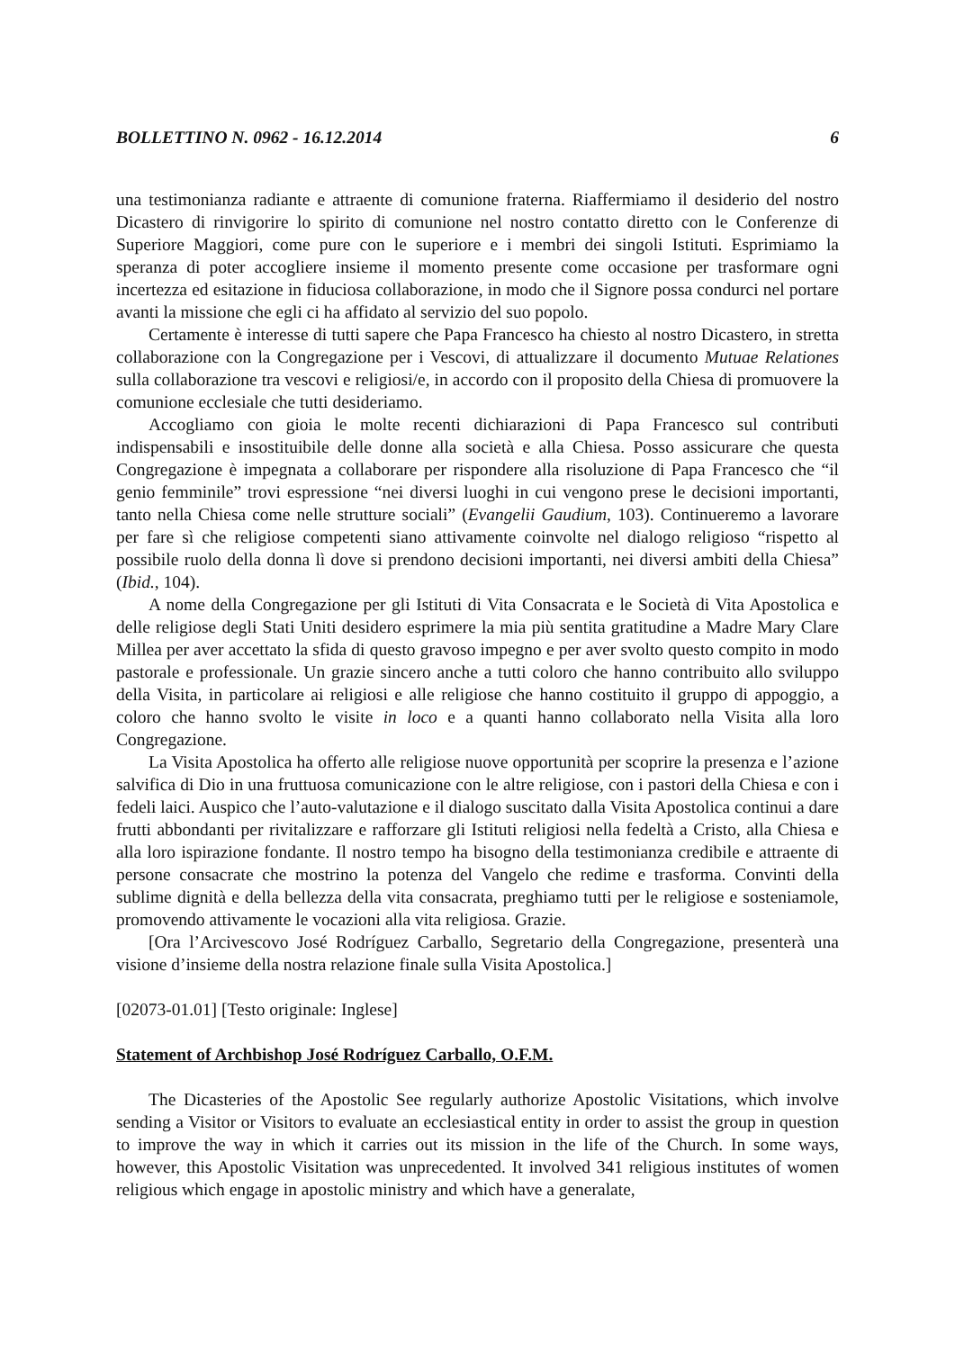BOLLETTINO N. 0962 - 16.12.2014 6
una testimonianza radiante e attraente di comunione fraterna. Riaffermiamo il desiderio del nostro Dicastero di rinvigorire lo spirito di comunione nel nostro contatto diretto con le Conferenze di Superiore Maggiori, come pure con le superiore e i membri dei singoli Istituti. Esprimiamo la speranza di poter accogliere insieme il momento presente come occasione per trasformare ogni incertezza ed esitazione in fiduciosa collaborazione, in modo che il Signore possa condurci nel portare avanti la missione che egli ci ha affidato al servizio del suo popolo.
Certamente è interesse di tutti sapere che Papa Francesco ha chiesto al nostro Dicastero, in stretta collaborazione con la Congregazione per i Vescovi, di attualizzare il documento Mutuae Relationes sulla collaborazione tra vescovi e religiosi/e, in accordo con il proposito della Chiesa di promuovere la comunione ecclesiale che tutti desideriamo.
Accogliamo con gioia le molte recenti dichiarazioni di Papa Francesco sul contributi indispensabili e insostituibile delle donne alla società e alla Chiesa. Posso assicurare che questa Congregazione è impegnata a collaborare per rispondere alla risoluzione di Papa Francesco che “il genio femminile” trovi espressione “nei diversi luoghi in cui vengono prese le decisioni importanti, tanto nella Chiesa come nelle strutture sociali” (Evangelii Gaudium, 103). Continueremo a lavorare per fare sì che religiose competenti siano attivamente coinvolte nel dialogo religioso “rispetto al possibile ruolo della donna lì dove si prendono decisioni importanti, nei diversi ambiti della Chiesa” (Ibid., 104).
A nome della Congregazione per gli Istituti di Vita Consacrata e le Società di Vita Apostolica e delle religiose degli Stati Uniti desidero esprimere la mia più sentita gratitudine a Madre Mary Clare Millea per aver accettato la sfida di questo gravoso impegno e per aver svolto questo compito in modo pastorale e professionale. Un grazie sincero anche a tutti coloro che hanno contribuito allo sviluppo della Visita, in particolare ai religiosi e alle religiose che hanno costituito il gruppo di appoggio, a coloro che hanno svolto le visite in loco e a quanti hanno collaborato nella Visita alla loro Congregazione.
La Visita Apostolica ha offerto alle religiose nuove opportunità per scoprire la presenza e l’azione salvifica di Dio in una fruttuosa comunicazione con le altre religiose, con i pastori della Chiesa e con i fedeli laici. Auspico che l’auto-valutazione e il dialogo suscitato dalla Visita Apostolica continui a dare frutti abbondanti per rivitalizzare e rafforzare gli Istituti religiosi nella fedeltà a Cristo, alla Chiesa e alla loro ispirazione fondante. Il nostro tempo ha bisogno della testimonianza credibile e attraente di persone consacrate che mostrino la potenza del Vangelo che redime e trasforma. Convinti della sublime dignità e della bellezza della vita consacrata, preghiamo tutti per le religiose e sosteniamole, promovendo attivamente le vocazioni alla vita religiosa. Grazie.
[Ora l’Arcivescovo José Rodríguez Carballo, Segretario della Congregazione, presenterà una visione d’insieme della nostra relazione finale sulla Visita Apostolica.]
[02073-01.01] [Testo originale: Inglese]
Statement of Archbishop José Rodríguez Carballo, O.F.M.
The Dicasteries of the Apostolic See regularly authorize Apostolic Visitations, which involve sending a Visitor or Visitors to evaluate an ecclesiastical entity in order to assist the group in question to improve the way in which it carries out its mission in the life of the Church. In some ways, however, this Apostolic Visitation was unprecedented. It involved 341 religious institutes of women religious which engage in apostolic ministry and which have a generalate,